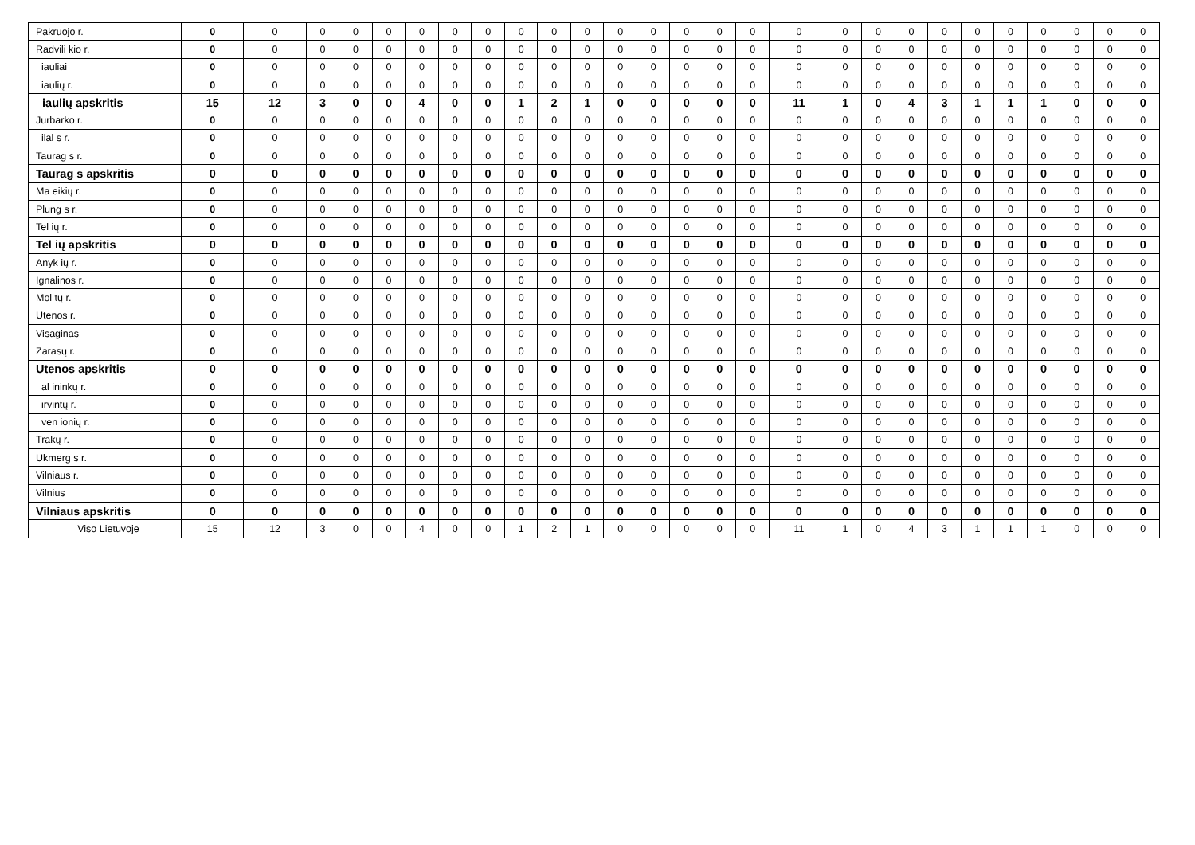| Pakruojo r. | 0 | 0 | 0 | 0 | 0 | 0 | 0 | 0 | 0 | 0 | 0 | 0 | 0 | 0 | 0 | 0 | 0 | 0 | 0 | 0 | 0 | 0 | 0 | 0 | 0 | 0 | 0 |
| Radvili kio r. | 0 | 0 | 0 | 0 | 0 | 0 | 0 | 0 | 0 | 0 | 0 | 0 | 0 | 0 | 0 | 0 | 0 | 0 | 0 | 0 | 0 | 0 | 0 | 0 | 0 | 0 | 0 |
| iauliai | 0 | 0 | 0 | 0 | 0 | 0 | 0 | 0 | 0 | 0 | 0 | 0 | 0 | 0 | 0 | 0 | 0 | 0 | 0 | 0 | 0 | 0 | 0 | 0 | 0 | 0 | 0 |
| iaulių r. | 0 | 0 | 0 | 0 | 0 | 0 | 0 | 0 | 0 | 0 | 0 | 0 | 0 | 0 | 0 | 0 | 0 | 0 | 0 | 0 | 0 | 0 | 0 | 0 | 0 | 0 | 0 |
| iaulių apskritis | 15 | 12 | 3 | 0 | 0 | 4 | 0 | 0 | 1 | 2 | 1 | 0 | 0 | 0 | 0 | 0 | 11 | 1 | 0 | 4 | 3 | 1 | 1 | 1 | 0 | 0 | 0 |
| Jurbarko r. | 0 | 0 | 0 | 0 | 0 | 0 | 0 | 0 | 0 | 0 | 0 | 0 | 0 | 0 | 0 | 0 | 0 | 0 | 0 | 0 | 0 | 0 | 0 | 0 | 0 | 0 | 0 |
| ilal s r. | 0 | 0 | 0 | 0 | 0 | 0 | 0 | 0 | 0 | 0 | 0 | 0 | 0 | 0 | 0 | 0 | 0 | 0 | 0 | 0 | 0 | 0 | 0 | 0 | 0 | 0 | 0 |
| Taurag s r. | 0 | 0 | 0 | 0 | 0 | 0 | 0 | 0 | 0 | 0 | 0 | 0 | 0 | 0 | 0 | 0 | 0 | 0 | 0 | 0 | 0 | 0 | 0 | 0 | 0 | 0 | 0 |
| Taurag s apskritis | 0 | 0 | 0 | 0 | 0 | 0 | 0 | 0 | 0 | 0 | 0 | 0 | 0 | 0 | 0 | 0 | 0 | 0 | 0 | 0 | 0 | 0 | 0 | 0 | 0 | 0 | 0 |
| Ma eikių r. | 0 | 0 | 0 | 0 | 0 | 0 | 0 | 0 | 0 | 0 | 0 | 0 | 0 | 0 | 0 | 0 | 0 | 0 | 0 | 0 | 0 | 0 | 0 | 0 | 0 | 0 | 0 |
| Plung s r. | 0 | 0 | 0 | 0 | 0 | 0 | 0 | 0 | 0 | 0 | 0 | 0 | 0 | 0 | 0 | 0 | 0 | 0 | 0 | 0 | 0 | 0 | 0 | 0 | 0 | 0 | 0 |
| Tel ių r. | 0 | 0 | 0 | 0 | 0 | 0 | 0 | 0 | 0 | 0 | 0 | 0 | 0 | 0 | 0 | 0 | 0 | 0 | 0 | 0 | 0 | 0 | 0 | 0 | 0 | 0 | 0 |
| Tel ių apskritis | 0 | 0 | 0 | 0 | 0 | 0 | 0 | 0 | 0 | 0 | 0 | 0 | 0 | 0 | 0 | 0 | 0 | 0 | 0 | 0 | 0 | 0 | 0 | 0 | 0 | 0 | 0 |
| Anyk ių r. | 0 | 0 | 0 | 0 | 0 | 0 | 0 | 0 | 0 | 0 | 0 | 0 | 0 | 0 | 0 | 0 | 0 | 0 | 0 | 0 | 0 | 0 | 0 | 0 | 0 | 0 | 0 |
| Ignalinos r. | 0 | 0 | 0 | 0 | 0 | 0 | 0 | 0 | 0 | 0 | 0 | 0 | 0 | 0 | 0 | 0 | 0 | 0 | 0 | 0 | 0 | 0 | 0 | 0 | 0 | 0 | 0 |
| Mol tų r. | 0 | 0 | 0 | 0 | 0 | 0 | 0 | 0 | 0 | 0 | 0 | 0 | 0 | 0 | 0 | 0 | 0 | 0 | 0 | 0 | 0 | 0 | 0 | 0 | 0 | 0 | 0 |
| Utenos r. | 0 | 0 | 0 | 0 | 0 | 0 | 0 | 0 | 0 | 0 | 0 | 0 | 0 | 0 | 0 | 0 | 0 | 0 | 0 | 0 | 0 | 0 | 0 | 0 | 0 | 0 | 0 |
| Visaginas | 0 | 0 | 0 | 0 | 0 | 0 | 0 | 0 | 0 | 0 | 0 | 0 | 0 | 0 | 0 | 0 | 0 | 0 | 0 | 0 | 0 | 0 | 0 | 0 | 0 | 0 | 0 |
| Zarasų r. | 0 | 0 | 0 | 0 | 0 | 0 | 0 | 0 | 0 | 0 | 0 | 0 | 0 | 0 | 0 | 0 | 0 | 0 | 0 | 0 | 0 | 0 | 0 | 0 | 0 | 0 | 0 |
| Utenos apskritis | 0 | 0 | 0 | 0 | 0 | 0 | 0 | 0 | 0 | 0 | 0 | 0 | 0 | 0 | 0 | 0 | 0 | 0 | 0 | 0 | 0 | 0 | 0 | 0 | 0 | 0 | 0 |
| al ininkų r. | 0 | 0 | 0 | 0 | 0 | 0 | 0 | 0 | 0 | 0 | 0 | 0 | 0 | 0 | 0 | 0 | 0 | 0 | 0 | 0 | 0 | 0 | 0 | 0 | 0 | 0 | 0 |
| irvintų r. | 0 | 0 | 0 | 0 | 0 | 0 | 0 | 0 | 0 | 0 | 0 | 0 | 0 | 0 | 0 | 0 | 0 | 0 | 0 | 0 | 0 | 0 | 0 | 0 | 0 | 0 | 0 |
| ven ionių r. | 0 | 0 | 0 | 0 | 0 | 0 | 0 | 0 | 0 | 0 | 0 | 0 | 0 | 0 | 0 | 0 | 0 | 0 | 0 | 0 | 0 | 0 | 0 | 0 | 0 | 0 | 0 |
| Trakų r. | 0 | 0 | 0 | 0 | 0 | 0 | 0 | 0 | 0 | 0 | 0 | 0 | 0 | 0 | 0 | 0 | 0 | 0 | 0 | 0 | 0 | 0 | 0 | 0 | 0 | 0 | 0 |
| Ukmerg s r. | 0 | 0 | 0 | 0 | 0 | 0 | 0 | 0 | 0 | 0 | 0 | 0 | 0 | 0 | 0 | 0 | 0 | 0 | 0 | 0 | 0 | 0 | 0 | 0 | 0 | 0 | 0 |
| Vilniaus r. | 0 | 0 | 0 | 0 | 0 | 0 | 0 | 0 | 0 | 0 | 0 | 0 | 0 | 0 | 0 | 0 | 0 | 0 | 0 | 0 | 0 | 0 | 0 | 0 | 0 | 0 | 0 |
| Vilnius | 0 | 0 | 0 | 0 | 0 | 0 | 0 | 0 | 0 | 0 | 0 | 0 | 0 | 0 | 0 | 0 | 0 | 0 | 0 | 0 | 0 | 0 | 0 | 0 | 0 | 0 | 0 |
| Vilniaus apskritis | 0 | 0 | 0 | 0 | 0 | 0 | 0 | 0 | 0 | 0 | 0 | 0 | 0 | 0 | 0 | 0 | 0 | 0 | 0 | 0 | 0 | 0 | 0 | 0 | 0 | 0 | 0 |
| Viso Lietuvoje | 15 | 12 | 3 | 0 | 0 | 4 | 0 | 0 | 1 | 2 | 1 | 0 | 0 | 0 | 0 | 0 | 11 | 1 | 0 | 4 | 3 | 1 | 1 | 1 | 0 | 0 | 0 |